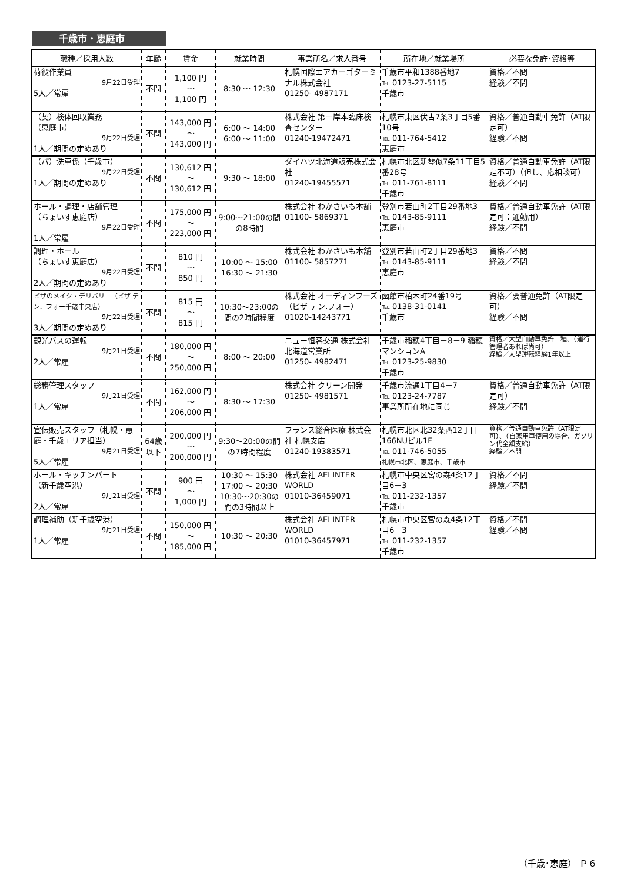千歳市・恵庭市
| 職種／採用人数 | 年齢 | 賃金 | 就業時間 | 事業所名／求人番号 | 所在地／就業場所 | 必要な免許･資格等 |
| --- | --- | --- | --- | --- | --- | --- |
| 荷役作業員 9月22日受理 5人／常雇 | 不問 | 1,100 円 ～ 1,100 円 | 8:30 ～ 12:30 | 札幌国際エアカーゴターミナル株式会社 01250- 4987171 | 千歳市平和1388番地7 ℡ 0123-27-5115 千歳市 | 資格／不問 経験／不問 |
| （契）検体回収業務 （恵庭市） 9月22日受理 1人／期間の定めあり | 不問 | 143,000 円 ～ 143,000 円 | 6:00 ～ 14:00 6:00 ～ 11:00 | 株式会社 第一岸本臨床検査センター 01240-19472471 | 札幌市東区伏古7条3丁目5番10号 ℡ 011-764-5412 恵庭市 | 資格／普通自動車免許（AT限定可） 経験／不問 |
| （パ）洗車係（千歳市） 9月22日受理 1人／期間の定めあり | 不問 | 130,612 円 ～ 130,612 円 | 9:30 ～ 18:00 | ダイハツ北海道販売株式会社 01240-19455571 | 札幌市北区新琴似7条11丁目5番28号 ℡ 011-761-8111 千歳市 | 資格／普通自動車免許（AT限定不可）（但し、応相談可） 経験／不問 |
| ホール・調理・店舗管理 （ちょいす恵庭店） 9月22日受理 1人／常雇 | 不問 | 175,000 円 ～ 223,000 円 | 9:00～21:00の間の8時間 | 株式会社 わかさいも本舗 01100- 5869371 | 登別市若山町2丁目29番地3 ℡ 0143-85-9111 恵庭市 | 資格／普通自動車免許（AT限定可：通勤用） 経験／不問 |
| 調理・ホール （ちょいす恵庭店） 9月22日受理 2人／期間の定めあり | 不問 | 810 円 ～ 850 円 | 10:00 ～ 15:00 16:30 ～ 21:30 | 株式会社 わかさいも本舗 01100- 5857271 | 登別市若山町2丁目29番地3 ℡ 0143-85-9111 恵庭市 | 資格／不問 経験／不問 |
| ピザのメイク・デリバリー（ピザ テン．フォー千歳中央店） 9月22日受理 3人／期間の定めあり | 不問 | 815 円 ～ 815 円 | 10:30～23:00の間の2時間程度 | 株式会社 オーディンフーズ（ピザ テン.フォー） 01020-14243771 | 函館市柏木町24番19号 ℡ 0138-31-0141 千歳市 | 資格／要普通免許（AT限定可） 経験／不問 |
| 観光バスの運転 9月21日受理 2人／常雇 | 不問 | 180,000 円 ～ 250,000 円 | 8:00 ～ 20:00 | ニュー恒容交通 株式会社 北海道営業所 01250- 4982471 | 千歳市稲穂4丁目－8－9 稲穂マンションA ℡ 0123-25-9830 千歳市 | 資格／大型自動車免許二種、（運行管理者あれば尚可） 経験／大型運転経験1年以上 |
| 総務管理スタッフ 9月21日受理 1人／常雇 | 不問 | 162,000 円 ～ 206,000 円 | 8:30 ～ 17:30 | 株式会社 クリーン開発 01250- 4981571 | 千歳市流通1丁目4－7 ℡ 0123-24-7787 事業所所在地に同じ | 資格／普通自動車免許（AT限定可） 経験／不問 |
| 宣伝販売スタッフ（札幌・恵庭・千歳エリア担当） 9月21日受理 5人／常雇 | 64歳以下 | 200,000 円 ～ 200,000 円 | 9:30～20:00の間の7時間程度 | フランス総合医療 株式会社 札幌支店 01240-19383571 | 札幌市北区北32条西12丁目166NUビル1F ℡ 011-746-5055 札幌市北区、恵庭市、千歳市 | 資格／普通自動車免許（AT限定可）、（自家用車使用の場合、ガソリン代全額支給） 経験／不問 |
| ホール・キッチンパート （新千歳空港） 9月21日受理 2人／常雇 | 不問 | 900 円 ～ 1,000 円 | 10:30 ～ 15:30 17:00 ～ 20:30 10:30～20:30の間の3時間以上 | 株式会社 AEI INTER WORLD 01010-36459071 | 札幌市中央区宮の森4条12丁目6－3 ℡ 011-232-1357 千歳市 | 資格／不問 経験／不問 |
| 調理補助（新千歳空港） 9月21日受理 1人／常雇 | 不問 | 150,000 円 ～ 185,000 円 | 10:30 ～ 20:30 | 株式会社 AEI INTER WORLD 01010-36457971 | 札幌市中央区宮の森4条12丁目6－3 ℡ 011-232-1357 千歳市 | 資格／不問 経験／不問 |
（千歳･恵庭） Ｐ６